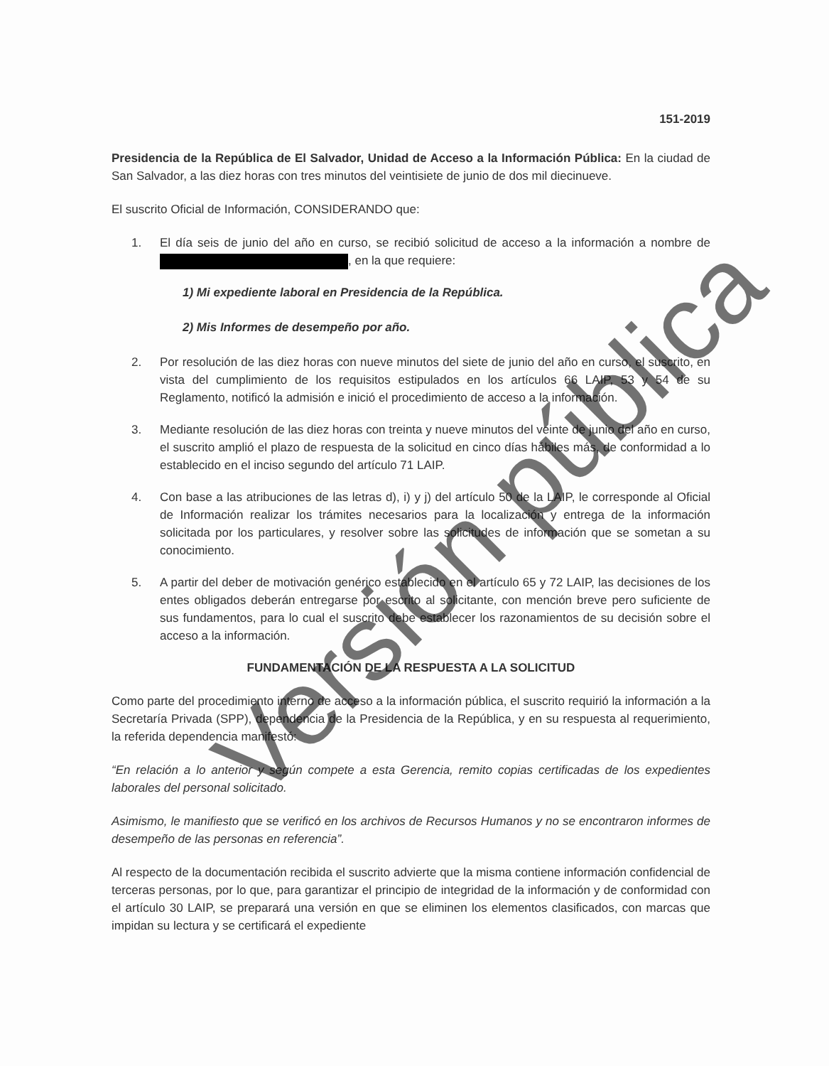151-2019
Presidencia de la República de El Salvador, Unidad de Acceso a la Información Pública: En la ciudad de San Salvador, a las diez horas con tres minutos del veintisiete de junio de dos mil diecinueve.
El suscrito Oficial de Información, CONSIDERANDO que:
1. El día seis de junio del año en curso, se recibió solicitud de acceso a la información a nombre de , en la que requiere:
1) Mi expediente laboral en Presidencia de la República.
2) Mis Informes de desempeño por año.
2. Por resolución de las diez horas con nueve minutos del siete de junio del año en curso, el suscrito, en vista del cumplimiento de los requisitos estipulados en los artículos 66 LAIP, 53 y 54 de su Reglamento, notificó la admisión e inició el procedimiento de acceso a la información.
3. Mediante resolución de las diez horas con treinta y nueve minutos del veinte de junio del año en curso, el suscrito amplió el plazo de respuesta de la solicitud en cinco días hábiles más, de conformidad a lo establecido en el inciso segundo del artículo 71 LAIP.
4. Con base a las atribuciones de las letras d), i) y j) del artículo 50 de la LAIP, le corresponde al Oficial de Información realizar los trámites necesarios para la localización y entrega de la información solicitada por los particulares, y resolver sobre las solicitudes de información que se sometan a su conocimiento.
5. A partir del deber de motivación genérico establecido en el artículo 65 y 72 LAIP, las decisiones de los entes obligados deberán entregarse por escrito al solicitante, con mención breve pero suficiente de sus fundamentos, para lo cual el suscrito debe establecer los razonamientos de su decisión sobre el acceso a la información.
FUNDAMENTACIÓN DE LA RESPUESTA A LA SOLICITUD
Como parte del procedimiento interno de acceso a la información pública, el suscrito requirió la información a la Secretaría Privada (SPP), dependencia de la Presidencia de la República, y en su respuesta al requerimiento, la referida dependencia manifestó:
“En relación a lo anterior y según compete a esta Gerencia, remito copias certificadas de los expedientes laborales del personal solicitado.
Asimismo, le manifiesto que se verificó en los archivos de Recursos Humanos y no se encontraron informes de desempeño de las personas en referencia”.
Al respecto de la documentación recibida el suscrito advierte que la misma contiene información confidencial de terceras personas, por lo que, para garantizar el principio de integridad de la información y de conformidad con el artículo 30 LAIP, se preparará una versión en que se eliminen los elementos clasificados, con marcas que impidan su lectura y se certificará el expediente
Versión pública